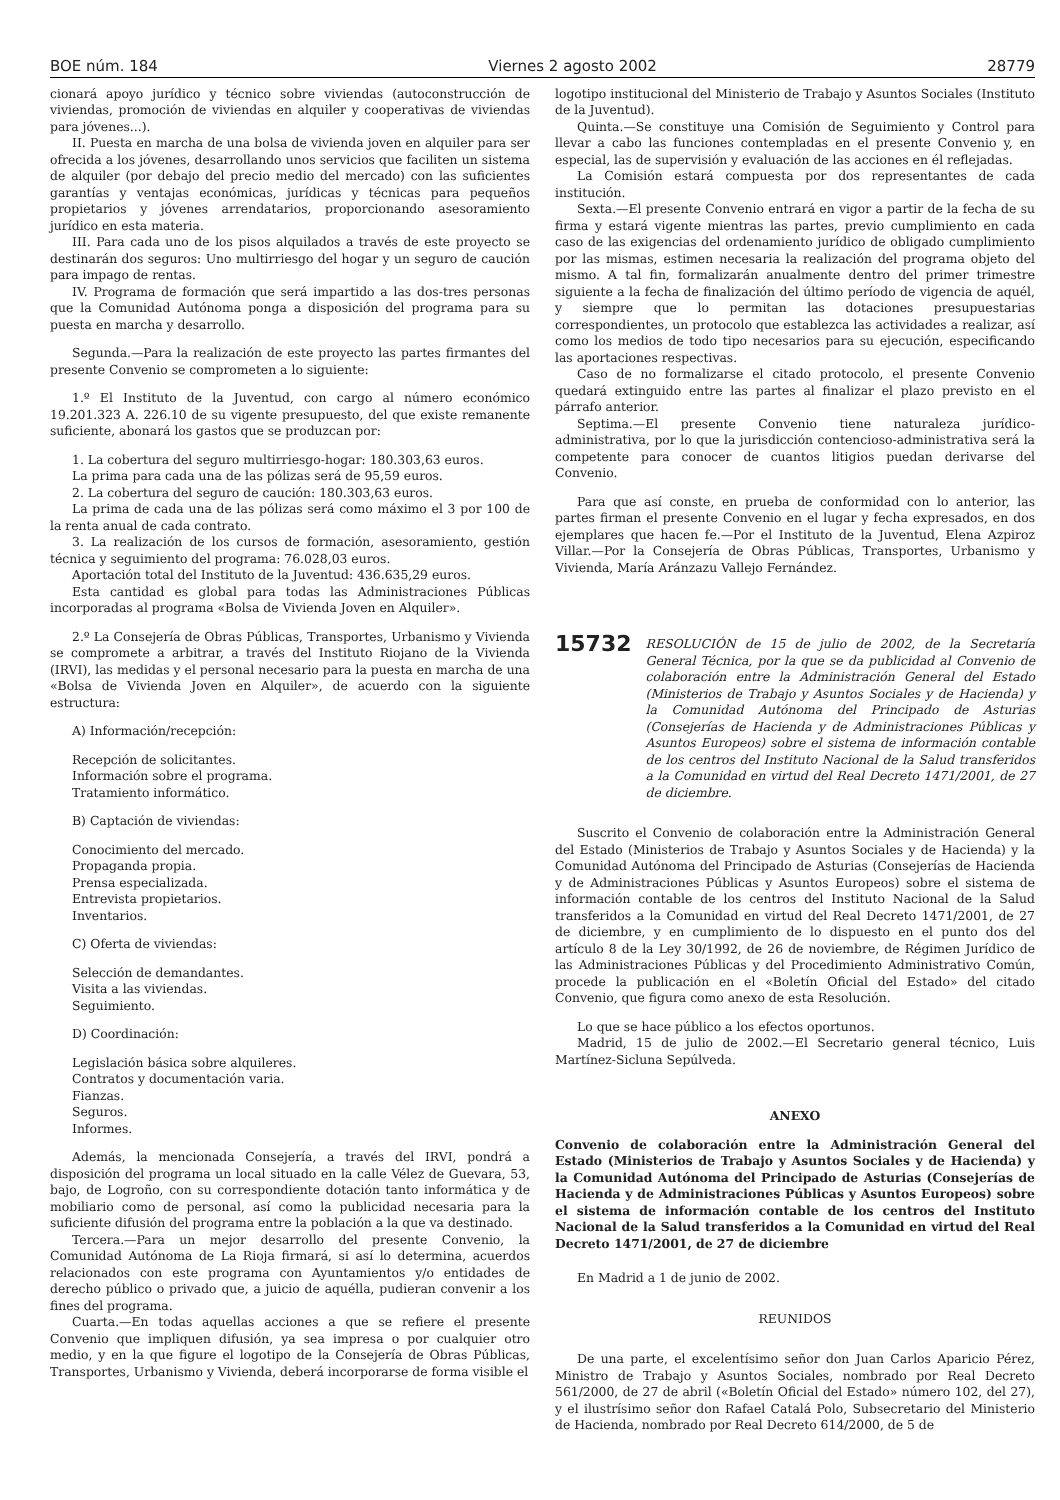BOE núm. 184 Viernes 2 agosto 2002 28779
cionará apoyo jurídico y técnico sobre viviendas (autoconstrucción de viviendas, promoción de viviendas en alquiler y cooperativas de viviendas para jóvenes...).
II. Puesta en marcha de una bolsa de vivienda joven en alquiler para ser ofrecida a los jóvenes, desarrollando unos servicios que faciliten un sistema de alquiler (por debajo del precio medio del mercado) con las suficientes garantías y ventajas económicas, jurídicas y técnicas para pequeños propietarios y jóvenes arrendatarios, proporcionando asesoramiento jurídico en esta materia.
III. Para cada uno de los pisos alquilados a través de este proyecto se destinarán dos seguros: Uno multirriesgo del hogar y un seguro de caución para impago de rentas.
IV. Programa de formación que será impartido a las dos-tres personas que la Comunidad Autónoma ponga a disposición del programa para su puesta en marcha y desarrollo.
Segunda.—Para la realización de este proyecto las partes firmantes del presente Convenio se comprometen a lo siguiente:
1.º El Instituto de la Juventud, con cargo al número económico 19.201.323 A. 226.10 de su vigente presupuesto, del que existe remanente suficiente, abonará los gastos que se produzcan por:
1. La cobertura del seguro multirriesgo-hogar: 180.303,63 euros.
La prima para cada una de las pólizas será de 95,59 euros.
2. La cobertura del seguro de caución: 180.303,63 euros.
La prima de cada una de las pólizas será como máximo el 3 por 100 de la renta anual de cada contrato.
3. La realización de los cursos de formación, asesoramiento, gestión técnica y seguimiento del programa: 76.028,03 euros.
Aportación total del Instituto de la Juventud: 436.635,29 euros.
Esta cantidad es global para todas las Administraciones Públicas incorporadas al programa «Bolsa de Vivienda Joven en Alquiler».
2.º La Consejería de Obras Públicas, Transportes, Urbanismo y Vivienda se compromete a arbitrar, a través del Instituto Riojano de la Vivienda (IRVI), las medidas y el personal necesario para la puesta en marcha de una «Bolsa de Vivienda Joven en Alquiler», de acuerdo con la siguiente estructura:
A) Información/recepción:
Recepción de solicitantes.
Información sobre el programa.
Tratamiento informático.
B) Captación de viviendas:
Conocimiento del mercado.
Propaganda propia.
Prensa especializada.
Entrevista propietarios.
Inventarios.
C) Oferta de viviendas:
Selección de demandantes.
Visita a las viviendas.
Seguimiento.
D) Coordinación:
Legislación básica sobre alquileres.
Contratos y documentación varia.
Fianzas.
Seguros.
Informes.
Además, la mencionada Consejería, a través del IRVI, pondrá a disposición del programa un local situado en la calle Vélez de Guevara, 53, bajo, de Logroño, con su correspondiente dotación tanto informática y de mobiliario como de personal, así como la publicidad necesaria para la suficiente difusión del programa entre la población a la que va destinado.
Tercera.—Para un mejor desarrollo del presente Convenio, la Comunidad Autónoma de La Rioja firmará, si así lo determina, acuerdos relacionados con este programa con Ayuntamientos y/o entidades de derecho público o privado que, a juicio de aquélla, pudieran convenir a los fines del programa.
Cuarta.—En todas aquellas acciones a que se refiere el presente Convenio que impliquen difusión, ya sea impresa o por cualquier otro medio, y en la que figure el logotipo de la Consejería de Obras Públicas, Transportes, Urbanismo y Vivienda, deberá incorporarse de forma visible el
logotipo institucional del Ministerio de Trabajo y Asuntos Sociales (Instituto de la Juventud).
Quinta.—Se constituye una Comisión de Seguimiento y Control para llevar a cabo las funciones contempladas en el presente Convenio y, en especial, las de supervisión y evaluación de las acciones en él reflejadas.
La Comisión estará compuesta por dos representantes de cada institución.
Sexta.—El presente Convenio entrará en vigor a partir de la fecha de su firma y estará vigente mientras las partes, previo cumplimiento en cada caso de las exigencias del ordenamiento jurídico de obligado cumplimiento por las mismas, estimen necesaria la realización del programa objeto del mismo. A tal fin, formalizarán anualmente dentro del primer trimestre siguiente a la fecha de finalización del último período de vigencia de aquél, y siempre que lo permitan las dotaciones presupuestarias correspondientes, un protocolo que establezca las actividades a realizar, así como los medios de todo tipo necesarios para su ejecución, especificando las aportaciones respectivas.
Caso de no formalizarse el citado protocolo, el presente Convenio quedará extinguido entre las partes al finalizar el plazo previsto en el párrafo anterior.
Septima.—El presente Convenio tiene naturaleza jurídico-administrativa, por lo que la jurisdicción contencioso-administrativa será la competente para conocer de cuantos litigios puedan derivarse del Convenio.
Para que así conste, en prueba de conformidad con lo anterior, las partes firman el presente Convenio en el lugar y fecha expresados, en dos ejemplares que hacen fe.—Por el Instituto de la Juventud, Elena Azpiroz Villar.—Por la Consejería de Obras Públicas, Transportes, Urbanismo y Vivienda, María Aránzazu Vallejo Fernández.
15732 RESOLUCIÓN de 15 de julio de 2002, de la Secretaría General Técnica, por la que se da publicidad al Convenio de colaboración entre la Administración General del Estado (Ministerios de Trabajo y Asuntos Sociales y de Hacienda) y la Comunidad Autónoma del Principado de Asturias (Consejerías de Hacienda y de Administraciones Públicas y Asuntos Europeos) sobre el sistema de información contable de los centros del Instituto Nacional de la Salud transferidos a la Comunidad en virtud del Real Decreto 1471/2001, de 27 de diciembre.
Suscrito el Convenio de colaboración entre la Administración General del Estado (Ministerios de Trabajo y Asuntos Sociales y de Hacienda) y la Comunidad Autónoma del Principado de Asturias (Consejerías de Hacienda y de Administraciones Públicas y Asuntos Europeos) sobre el sistema de información contable de los centros del Instituto Nacional de la Salud transferidos a la Comunidad en virtud del Real Decreto 1471/2001, de 27 de diciembre, y en cumplimiento de lo dispuesto en el punto dos del artículo 8 de la Ley 30/1992, de 26 de noviembre, de Régimen Jurídico de las Administraciones Públicas y del Procedimiento Administrativo Común, procede la publicación en el «Boletín Oficial del Estado» del citado Convenio, que figura como anexo de esta Resolución.
Lo que se hace público a los efectos oportunos.
Madrid, 15 de julio de 2002.—El Secretario general técnico, Luis Martínez-Sicluna Sepúlveda.
ANEXO
Convenio de colaboración entre la Administración General del Estado (Ministerios de Trabajo y Asuntos Sociales y de Hacienda) y la Comunidad Autónoma del Principado de Asturias (Consejerías de Hacienda y de Administraciones Públicas y Asuntos Europeos) sobre el sistema de información contable de los centros del Instituto Nacional de la Salud transferidos a la Comunidad en virtud del Real Decreto 1471/2001, de 27 de diciembre
En Madrid a 1 de junio de 2002.
REUNIDOS
De una parte, el excelentísimo señor don Juan Carlos Aparicio Pérez, Ministro de Trabajo y Asuntos Sociales, nombrado por Real Decreto 561/2000, de 27 de abril («Boletín Oficial del Estado» número 102, del 27), y el ilustrísimo señor don Rafael Catalá Polo, Subsecretario del Ministerio de Hacienda, nombrado por Real Decreto 614/2000, de 5 de